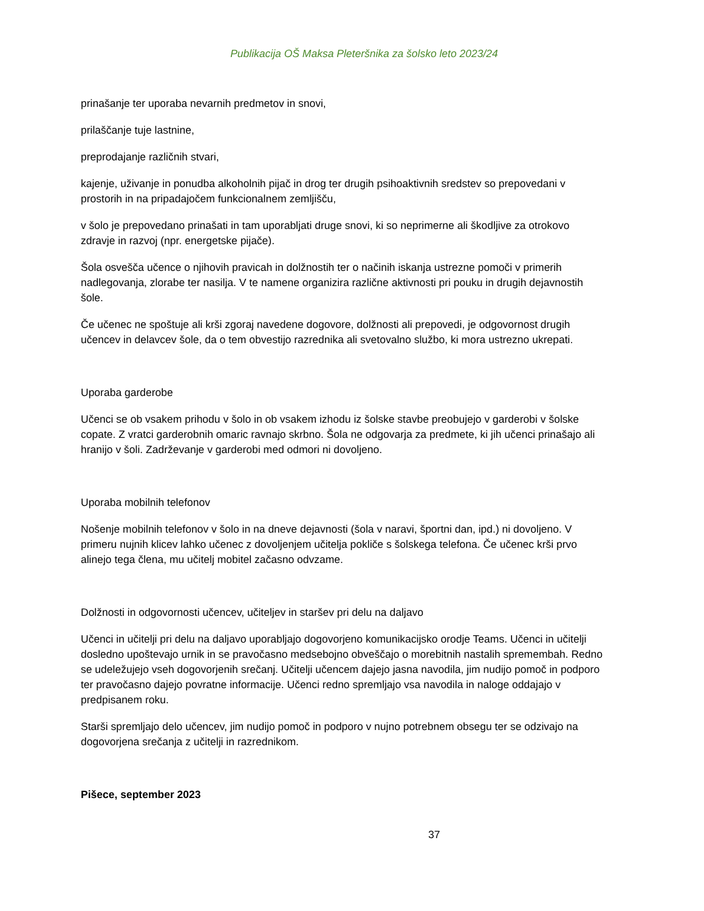Publikacija OŠ Maksa Pleteršnika za šolsko leto 2023/24
prinašanje ter uporaba nevarnih predmetov in snovi,
prilaščanje tuje lastnine,
preprodajanje različnih stvari,
kajenje, uživanje in ponudba alkoholnih pijač in drog ter drugih psihoaktivnih sredstev so prepovedani v prostorih in na pripadajočem funkcionalnem zemljišču,
v šolo je prepovedano prinašati in tam uporabljati druge snovi, ki so neprimerne ali škodljive za otrokovo zdravje in razvoj (npr. energetske pijače).
Šola osvešča učence o njihovih pravicah in dolžnostih ter o načinih iskanja ustrezne pomoči v primerih nadlegovanja, zlorabe ter nasilja. V te namene organizira različne aktivnosti pri pouku in drugih dejavnostih šole.
Če učenec ne spoštuje ali krši zgoraj navedene dogovore, dolžnosti ali prepovedi, je odgovornost drugih učencev in delavcev šole, da o tem obvestijo razrednika ali svetovalno službo, ki mora ustrezno ukrepati.
Uporaba garderobe
Učenci se ob vsakem prihodu v šolo in ob vsakem izhodu iz šolske stavbe preobujejo v garderobi v šolske copate. Z vratci garderobnih omaric ravnajo skrbno. Šola ne odgovarja za predmete, ki jih učenci prinašajo ali hranijo v šoli. Zadrževanje v garderobi med odmori ni dovoljeno.
Uporaba mobilnih telefonov
Nošenje mobilnih telefonov v šolo in na dneve dejavnosti (šola v naravi, športni dan, ipd.) ni dovoljeno. V primeru nujnih klicev lahko učenec z dovoljenjem učitelja pokliče s šolskega telefona. Če učenec krši prvo alinejo tega člena, mu učitelj mobitel začasno odvzame.
Dolžnosti in odgovornosti učencev, učiteljev in staršev pri delu na daljavo
Učenci in učitelji pri delu na daljavo uporabljajo dogovorjeno komunikacijsko orodje Teams. Učenci in učitelji dosledno upoštevajo urnik in se pravočasno medsebojno obveščajo o morebitnih nastalih spremembah. Redno se udeležujejo vseh dogovorjenih srečanj. Učitelji učencem dajejo jasna navodila, jim nudijo pomoč in podporo ter pravočasno dajejo povratne informacije. Učenci redno spremljajo vsa navodila in naloge oddajajo v predpisanem roku.
Starši spremljajo delo učencev, jim nudijo pomoč in podporo v nujno potrebnem obsegu ter se odzivajo na dogovorjena srečanja z učitelji in razrednikom.
Pišece, september 2023
37